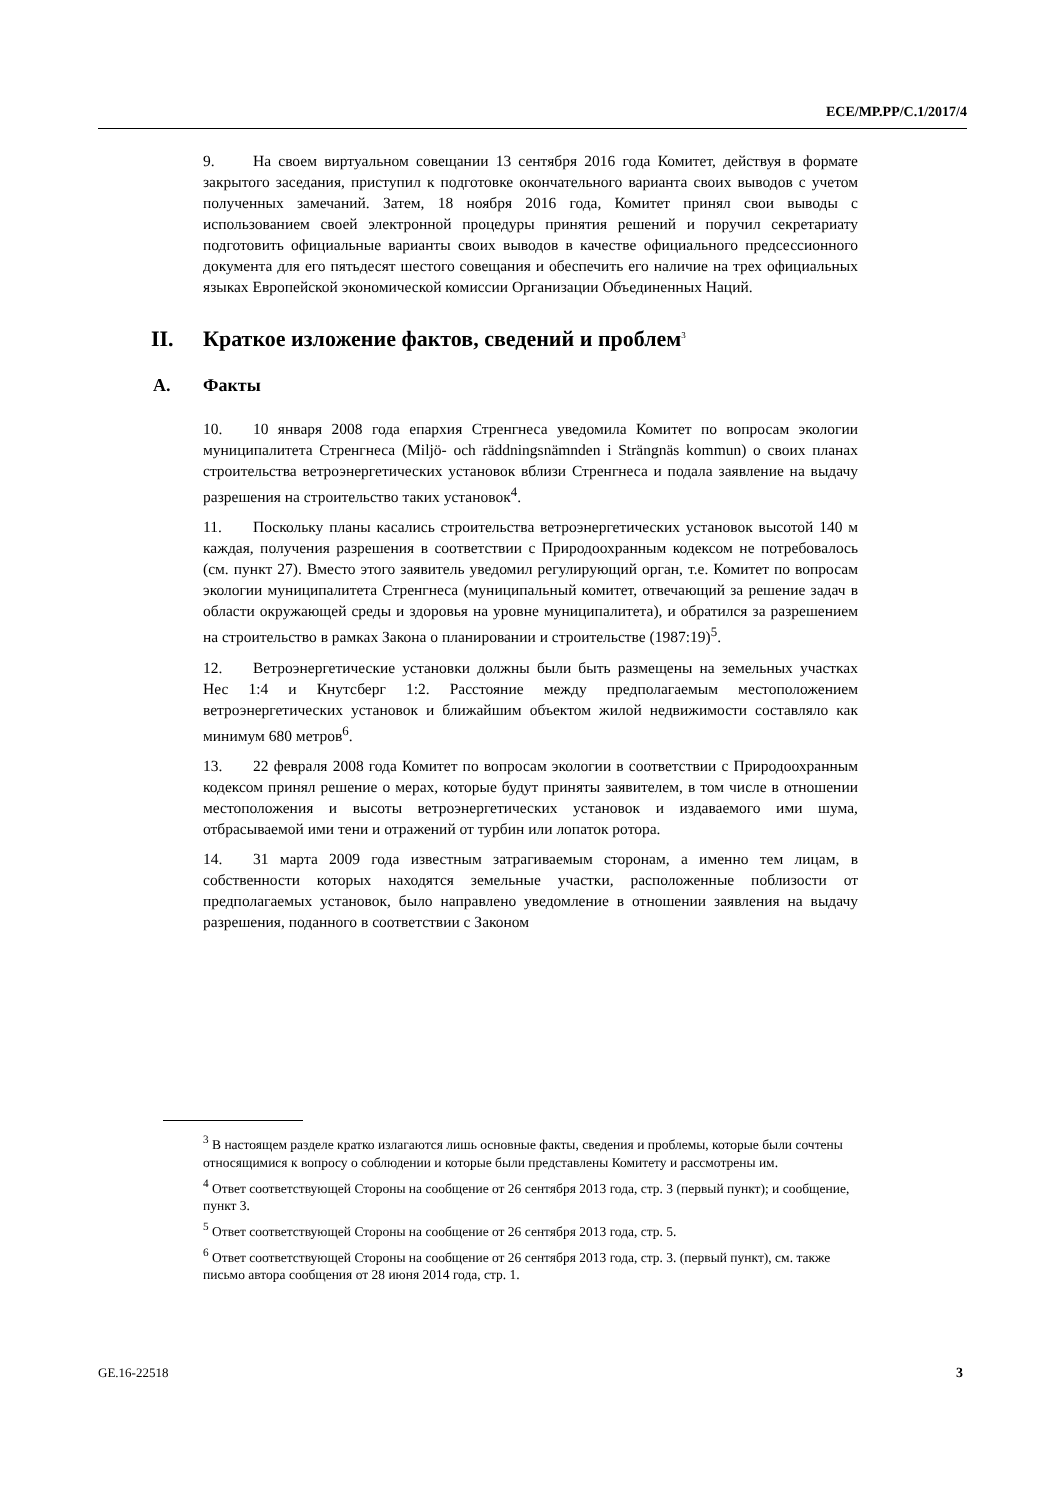ECE/MP.PP/C.1/2017/4
9. На своем виртуальном совещании 13 сентября 2016 года Комитет, действуя в формате закрытого заседания, приступил к подготовке окончательного варианта своих выводов с учетом полученных замечаний. Затем, 18 ноября 2016 года, Комитет принял свои выводы с использованием своей электронной процедуры принятия решений и поручил секретариату подготовить официальные варианты своих выводов в качестве официального предсессионного документа для его пятьдесят шестого совещания и обеспечить его наличие на трех официальных языках Европейской экономической комиссии Организации Объединенных Наций.
II. Краткое изложение фактов, сведений и проблем<sup>3</sup>
A. Факты
10. 10 января 2008 года епархия Стренгнеса уведомила Комитет по вопросам экологии муниципалитета Стренгнеса (Miljö- och räddningsnämnden i Strängnäs kommun) о своих планах строительства ветроэнергетических установок вблизи Стренгнеса и подала заявление на выдачу разрешения на строительство таких установок<sup>4</sup>.
11. Поскольку планы касались строительства ветроэнергетических установок высотой 140 м каждая, получения разрешения в соответствии с Природоохранным кодексом не потребовалось (см. пункт 27). Вместо этого заявитель уведомил регулирующий орган, т.е. Комитет по вопросам экологии муниципалитета Стренгнеса (муниципальный комитет, отвечающий за решение задач в области окружающей среды и здоровья на уровне муниципалитета), и обратился за разрешением на строительство в рамках Закона о планировании и строительстве (1987:19)<sup>5</sup>.
12. Ветроэнергетические установки должны были быть размещены на земельных участках Нес 1:4 и Кнутсберг 1:2. Расстояние между предполагаемым местоположением ветроэнергетических установок и ближайшим объектом жилой недвижимости составляло как минимум 680 метров<sup>6</sup>.
13. 22 февраля 2008 года Комитет по вопросам экологии в соответствии с Природоохранным кодексом принял решение о мерах, которые будут приняты заявителем, в том числе в отношении местоположения и высоты ветроэнергетических установок и издаваемого ими шума, отбрасываемой ими тени и отражений от турбин или лопаток ротора.
14. 31 марта 2009 года известным затрагиваемым сторонам, а именно тем лицам, в собственности которых находятся земельные участки, расположенные поблизости от предполагаемых установок, было направлено уведомление в отношении заявления на выдачу разрешения, поданного в соответствии с Законом
<sup>3</sup> В настоящем разделе кратко излагаются лишь основные факты, сведения и проблемы, которые были сочтены относящимися к вопросу о соблюдении и которые были представлены Комитету и рассмотрены им.
<sup>4</sup> Ответ соответствующей Стороны на сообщение от 26 сентября 2013 года, стр. 3 (первый пункт); и сообщение, пункт 3.
<sup>5</sup> Ответ соответствующей Стороны на сообщение от 26 сентября 2013 года, стр. 5.
<sup>6</sup> Ответ соответствующей Стороны на сообщение от 26 сентября 2013 года, стр. 3. (первый пункт), см. также письмо автора сообщения от 28 июня 2014 года, стр. 1.
GE.16-22518 3